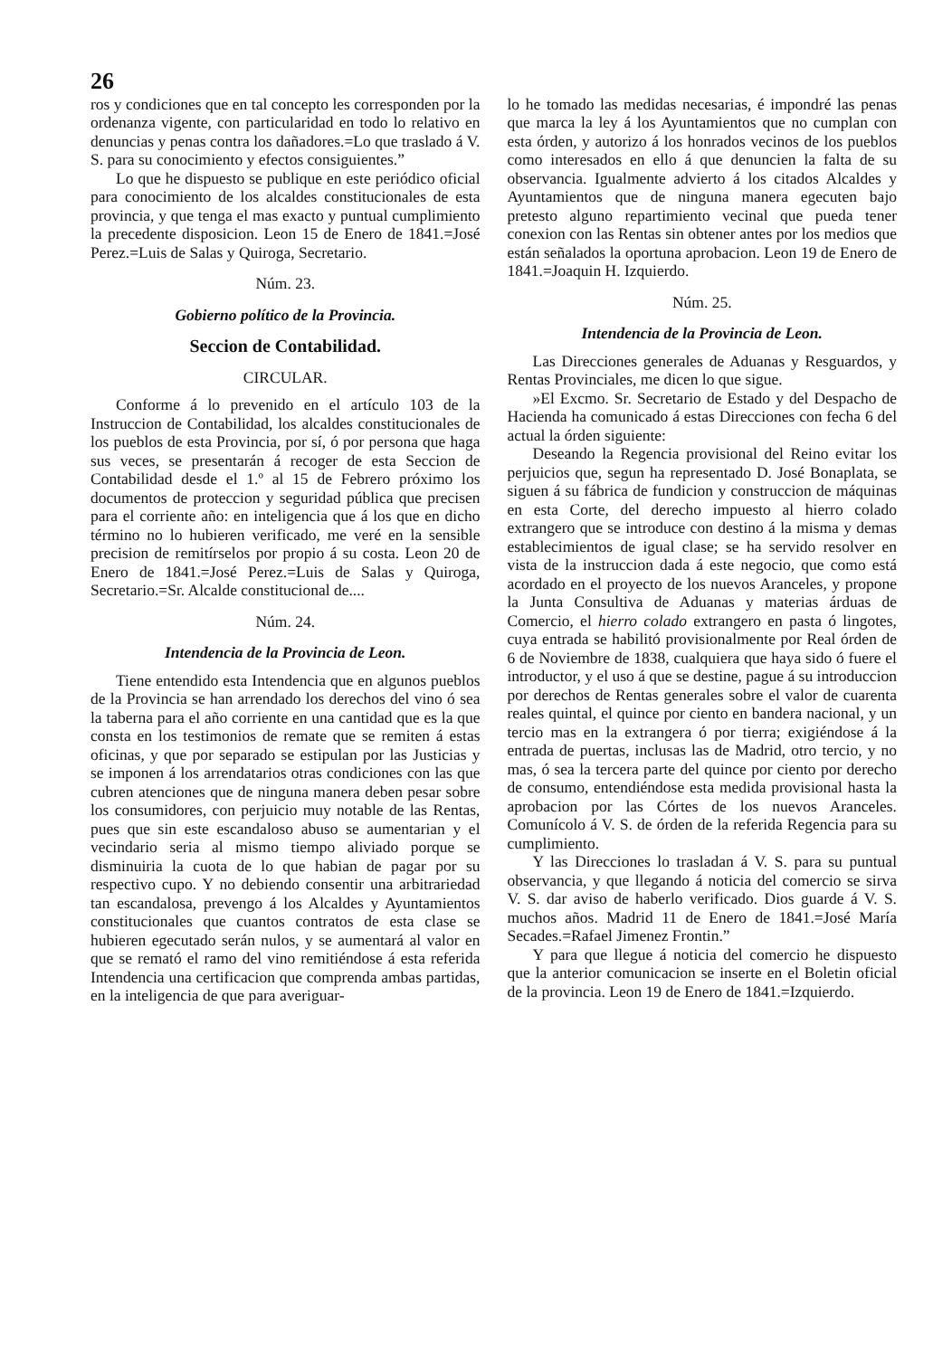26
ros y condiciones que en tal concepto les corresponden por la ordenanza vigente, con particularidad en todo lo relativo en denuncias y penas contra los dañadores.=Lo que traslado á V. S. para su conocimiento y efectos consiguientes.”
Lo que he dispuesto se publique en este periódico oficial para conocimiento de los alcaldes constitucionales de esta provincia, y que tenga el mas exacto y puntual cumplimiento la precedente disposicion. Leon 15 de Enero de 1841.=José Perez.=Luis de Salas y Quiroga, Secretario.
Núm. 23.
Gobierno político de la Provincia.
Seccion de Contabilidad.
CIRCULAR.
Conforme á lo prevenido en el artículo 103 de la Instruccion de Contabilidad, los alcaldes constitucionales de los pueblos de esta Provincia, por sí, ó por persona que haga sus veces, se presentarán á recoger de esta Seccion de Contabilidad desde el 1.º al 15 de Febrero próximo los documentos de proteccion y seguridad pública que precisen para el corriente año: en inteligencia que á los que en dicho término no lo hubieren verificado, me veré en la sensible precision de remitírselos por propio á su costa. Leon 20 de Enero de 1841.=José Perez.=Luis de Salas y Quiroga, Secretario.=Sr. Alcalde constitucional de....
Núm. 24.
Intendencia de la Provincia de Leon.
Tiene entendido esta Intendencia que en algunos pueblos de la Provincia se han arrendado los derechos del vino ó sea la taberna para el año corriente en una cantidad que es la que consta en los testimonios de remate que se remiten á estas oficinas, y que por separado se estipulan por las Justicias y se imponen á los arrendatarios otras condiciones con las que cubren atenciones que de ninguna manera deben pesar sobre los consumidores, con perjuicio muy notable de las Rentas, pues que sin este escandaloso abuso se aumentarian y el vecindario seria al mismo tiempo aliviado porque se disminuiria la cuota de lo que habian de pagar por su respectivo cupo. Y no debiendo consentir una arbitrariedad tan escandalosa, prevengo á los Alcaldes y Ayuntamientos constitucionales que cuantos contratos de esta clase se hubieren egecutado serán nulos, y se aumentará al valor en que se remató el ramo del vino remitiéndose á esta referida Intendencia una certificacion que comprenda ambas partidas, en la inteligencia de que para averiguar-
lo he tomado las medidas necesarias, é impondré las penas que marca la ley á los Ayuntamientos que no cumplan con esta órden, y autorizo á los honrados vecinos de los pueblos como interesados en ello á que denuncien la falta de su observancia. Igualmente advierto á los citados Alcaldes y Ayuntamientos que de ninguna manera egecuten bajo pretesto alguno repartimiento vecinal que pueda tener conexion con las Rentas sin obtener antes por los medios que están señalados la oportuna aprobacion. Leon 19 de Enero de 1841.=Joaquin H. Izquierdo.
Núm. 25.
Intendencia de la Provincia de Leon.
Las Direcciones generales de Aduanas y Resguardos, y Rentas Provinciales, me dicen lo que sigue.
»El Excmo. Sr. Secretario de Estado y del Despacho de Hacienda ha comunicado á estas Direcciones con fecha 6 del actual la órden siguiente:
Deseando la Regencia provisional del Reino evitar los perjuicios que, segun ha representado D. José Bonaplata, se siguen á su fábrica de fundicion y construccion de máquinas en esta Corte, del derecho impuesto al hierro colado extrangero que se introduce con destino á la misma y demas establecimientos de igual clase; se ha servido resolver en vista de la instruccion dada á este negocio, que como está acordado en el proyecto de los nuevos Aranceles, y propone la Junta Consultiva de Aduanas y materias árduas de Comercio, el hierro colado extrangero en pasta ó lingotes, cuya entrada se habilitó provisionalmente por Real órden de 6 de Noviembre de 1838, cualquiera que haya sido ó fuere el introductor, y el uso á que se destine, pague á su introduccion por derechos de Rentas generales sobre el valor de cuarenta reales quintal, el quince por ciento en bandera nacional, y un tercio mas en la extrangera ó por tierra; exigiéndose á la entrada de puertas, inclusas las de Madrid, otro tercio, y no mas, ó sea la tercera parte del quince por ciento por derecho de consumo, entendiéndose esta medida provisional hasta la aprobacion por las Córtes de los nuevos Aranceles. Comunícolo á V. S. de órden de la referida Regencia para su cumplimiento.
Y las Direcciones lo trasladan á V. S. para su puntual observancia, y que llegando á noticia del comercio se sirva V. S. dar aviso de haberlo verificado. Dios guarde á V. S. muchos años. Madrid 11 de Enero de 1841.=José María Secades.=Rafael Jimenez Frontin.”
Y para que llegue á noticia del comercio he dispuesto que la anterior comunicacion se inserte en el Boletin oficial de la provincia. Leon 19 de Enero de 1841.=Izquierdo.